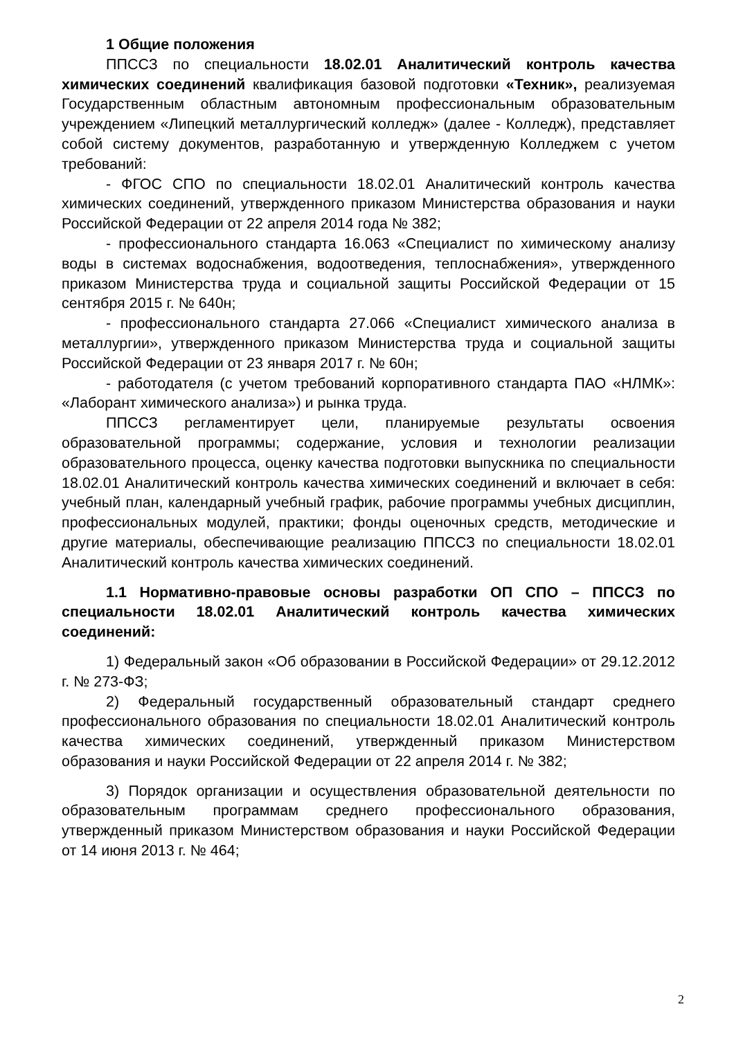1 Общие положения
ППССЗ по специальности 18.02.01 Аналитический контроль качества химических соединений квалификация базовой подготовки «Техник», реализуемая Государственным областным автономным профессиональным образовательным учреждением «Липецкий металлургический колледж» (далее - Колледж), представляет собой систему документов, разработанную и утвержденную Колледжем с учетом требований:
- ФГОС СПО по специальности 18.02.01 Аналитический контроль качества химических соединений, утвержденного приказом Министерства образования и науки Российской Федерации от 22 апреля 2014 года № 382;
- профессионального стандарта 16.063 «Специалист по химическому анализу воды в системах водоснабжения, водоотведения, теплоснабжения», утвержденного приказом Министерства труда и социальной защиты Российской Федерации от 15 сентября 2015 г. № 640н;
- профессионального стандарта 27.066 «Специалист химического анализа в металлургии», утвержденного приказом Министерства труда и социальной защиты Российской Федерации от 23 января 2017 г. № 60н;
- работодателя (с учетом требований корпоративного стандарта ПАО «НЛМК»: «Лаборант химического анализа») и рынка труда.
ППССЗ регламентирует цели, планируемые результаты освоения образовательной программы; содержание, условия и технологии реализации образовательного процесса, оценку качества подготовки выпускника по специальности 18.02.01 Аналитический контроль качества химических соединений и включает в себя: учебный план, календарный учебный график, рабочие программы учебных дисциплин, профессиональных модулей, практики; фонды оценочных средств, методические и другие материалы, обеспечивающие реализацию ППССЗ по специальности 18.02.01 Аналитический контроль качества химических соединений.
1.1 Нормативно-правовые основы разработки ОП СПО – ППССЗ по специальности 18.02.01 Аналитический контроль качества химических соединений:
1) Федеральный закон «Об образовании в Российской Федерации» от 29.12.2012 г. № 273-ФЗ;
2) Федеральный государственный образовательный стандарт среднего профессионального образования по специальности 18.02.01 Аналитический контроль качества химических соединений, утвержденный приказом Министерством образования и науки Российской Федерации от 22 апреля 2014 г. № 382;
3) Порядок организации и осуществления образовательной деятельности по образовательным программам среднего профессионального образования, утвержденный приказом Министерством образования и науки Российской Федерации от 14 июня 2013 г. № 464;
2